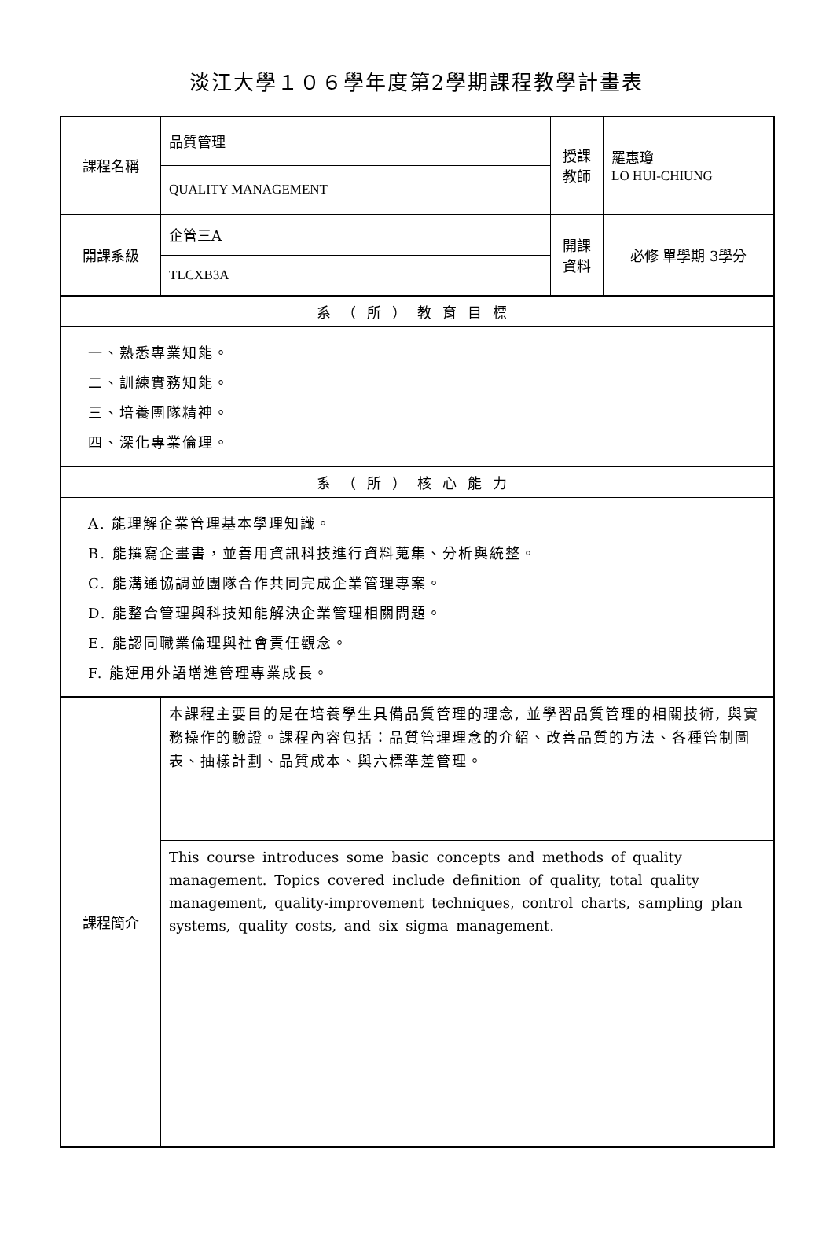淡江大學１０６學年度第2學期課程教學計畫表
| 課程名稱 | 品質管理 | 授課 教師 | 羅惠瓊 LO HUI-CHIUNG |
| | QUALITY MANAGEMENT | | |
| 開課系級 | 企管三A | 開課 資料 | 必修 單學期 3學分 |
| | TLCXB3A | | |
| 系（所）教育目標 | | | |
| 一、熟悉專業知能。 二、訓練實務知能。 三、培養團隊精神。 四、深化專業倫理。 | | | |
| 系（所）核心能力 | | | |
| A. 能理解企業管理基本學理知識。 B. 能撰寫企畫書，並善用資訊科技進行資料蒐集、分析與統整。 C. 能溝通協調並團隊合作共同完成企業管理專案。 D. 能整合管理與科技知能解決企業管理相關問題。 E. 能認同職業倫理與社會責任觀念。 F. 能運用外語增進管理專業成長。 | | | |
| 課程簡介 | 本課程主要目的是在培養學生具備品質管理的理念, 並學習品質管理的相關技術, 與實務操作的驗證。課程內容包括：品質管理理念的介紹、改善品質的方法、各種管制圖表、抽樣計劃、品質成本、與六標準差管理。 | | |
| | This course introduces some basic concepts and methods of quality management. Topics covered include definition of quality, total quality management, quality-improvement techniques, control charts, sampling plan systems, quality costs, and six sigma management. | | |